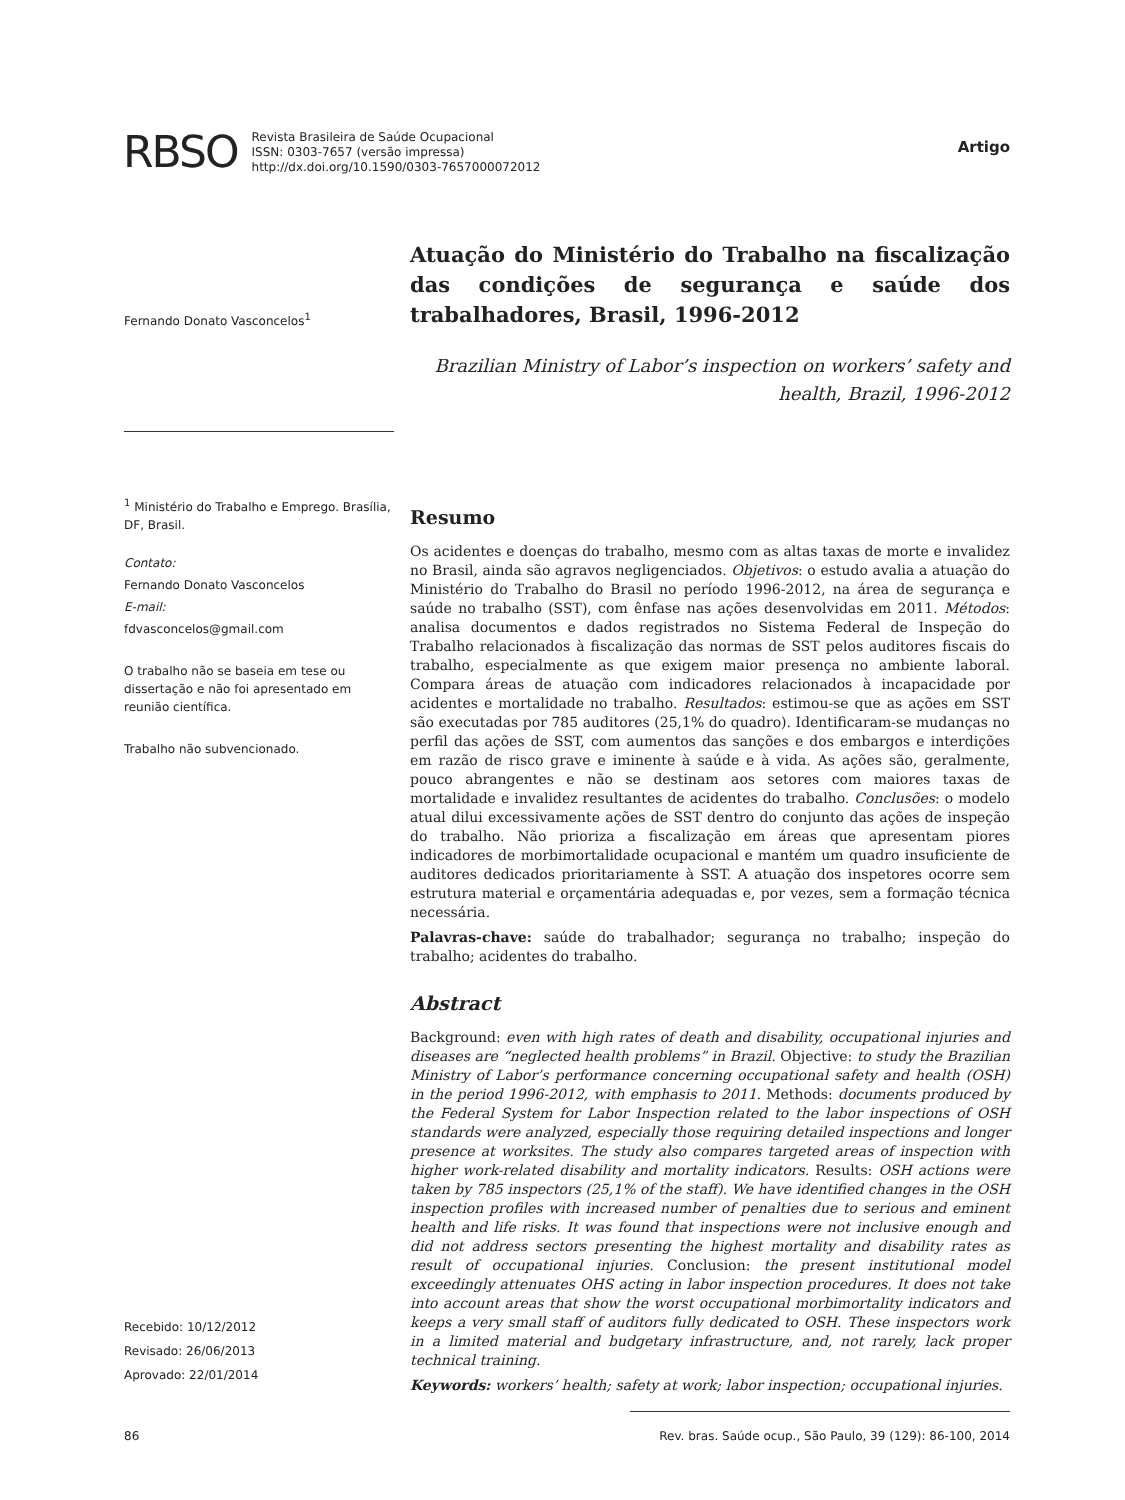RBSO
Revista Brasileira de Saúde Ocupacional
ISSN: 0303-7657 (versão impressa)
http://dx.doi.org/10.1590/0303-7657000072012
Artigo
Fernando Donato Vasconcelos<sup>1</sup>
<sup>1</sup> Ministério do Trabalho e Emprego. Brasília, DF, Brasil.
Contato:
Fernando Donato Vasconcelos
E-mail:
fdvasconcelos@gmail.com
O trabalho não se baseia em tese ou dissertação e não foi apresentado em reunião científica.
Trabalho não subvencionado.
Recebido: 10/12/2012
Revisado: 26/06/2013
Aprovado: 22/01/2014
Atuação do Ministério do Trabalho na fiscalização das condições de segurança e saúde dos trabalhadores, Brasil, 1996-2012
Brazilian Ministry of Labor’s inspection on workers’ safety and health, Brazil, 1996-2012
Resumo
Os acidentes e doenças do trabalho, mesmo com as altas taxas de morte e invalidez no Brasil, ainda são agravos negligenciados. Objetivos: o estudo avalia a atuação do Ministério do Trabalho do Brasil no período 1996-2012, na área de segurança e saúde no trabalho (SST), com ênfase nas ações desenvolvidas em 2011. Métodos: analisa documentos e dados registrados no Sistema Federal de Inspeção do Trabalho relacionados à fiscalização das normas de SST pelos auditores fiscais do trabalho, especialmente as que exigem maior presença no ambiente laboral. Compara áreas de atuação com indicadores relacionados à incapacidade por acidentes e mortalidade no trabalho. Resultados: estimou-se que as ações em SST são executadas por 785 auditores (25,1% do quadro). Identificaram-se mudanças no perfil das ações de SST, com aumentos das sanções e dos embargos e interdições em razão de risco grave e iminente à saúde e à vida. As ações são, geralmente, pouco abrangentes e não se destinam aos setores com maiores taxas de mortalidade e invalidez resultantes de acidentes do trabalho. Conclusões: o modelo atual dilui excessivamente ações de SST dentro do conjunto das ações de inspeção do trabalho. Não prioriza a fiscalização em áreas que apresentam piores indicadores de morbimortalidade ocupacional e mantém um quadro insuficiente de auditores dedicados prioritariamente à SST. A atuação dos inspetores ocorre sem estrutura material e orçamentária adequadas e, por vezes, sem a formação técnica necessária.
Palavras-chave: saúde do trabalhador; segurança no trabalho; inspeção do trabalho; acidentes do trabalho.
Abstract
Background: even with high rates of death and disability, occupational injuries and diseases are “neglected health problems” in Brazil. Objective: to study the Brazilian Ministry of Labor’s performance concerning occupational safety and health (OSH) in the period 1996-2012, with emphasis to 2011. Methods: documents produced by the Federal System for Labor Inspection related to the labor inspections of OSH standards were analyzed, especially those requiring detailed inspections and longer presence at worksites. The study also compares targeted areas of inspection with higher work-related disability and mortality indicators. Results: OSH actions were taken by 785 inspectors (25,1% of the staff). We have identified changes in the OSH inspection profiles with increased number of penalties due to serious and eminent health and life risks. It was found that inspections were not inclusive enough and did not address sectors presenting the highest mortality and disability rates as result of occupational injuries. Conclusion: the present institutional model exceedingly attenuates OHS acting in labor inspection procedures. It does not take into account areas that show the worst occupational morbimortality indicators and keeps a very small staff of auditors fully dedicated to OSH. These inspectors work in a limited material and budgetary infrastructure, and, not rarely, lack proper technical training.
Keywords: workers’ health; safety at work; labor inspection; occupational injuries.
86 Rev. bras. Saúde ocup., São Paulo, 39 (129): 86-100, 2014